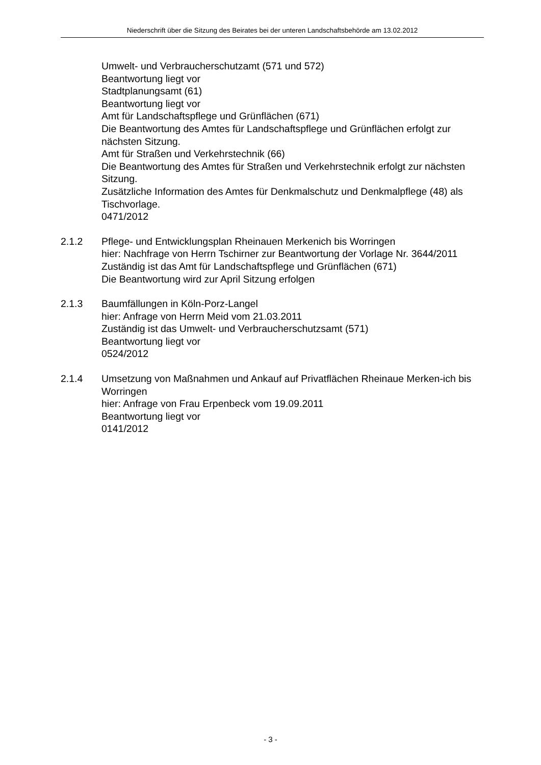Niederschrift über die Sitzung des Beirates bei der unteren Landschaftsbehörde am 13.02.2012
Umwelt- und Verbraucherschutzamt (571 und 572)
Beantwortung liegt vor
Stadtplanungsamt (61)
Beantwortung liegt vor
Amt für Landschaftspflege und Grünflächen (671)
Die Beantwortung des Amtes für Landschaftspflege und Grünflächen erfolgt zur nächsten Sitzung.
Amt für Straßen und Verkehrstechnik (66)
Die Beantwortung des Amtes für Straßen und Verkehrstechnik erfolgt zur nächsten Sitzung.
Zusätzliche Information des Amtes für Denkmalschutz und Denkmalpflege (48) als Tischvorlage.
0471/2012
2.1.2 Pflege- und Entwicklungsplan Rheinauen Merkenich bis Worringen
hier: Nachfrage von Herrn Tschirner zur Beantwortung der Vorlage Nr. 3644/2011
Zuständig ist das Amt für Landschaftspflege und Grünflächen (671)
Die Beantwortung wird zur April Sitzung erfolgen
2.1.3 Baumfällungen in Köln-Porz-Langel
hier: Anfrage von Herrn Meid vom 21.03.2011
Zuständig ist das Umwelt- und Verbraucherschutzsamt (571)
Beantwortung liegt vor
0524/2012
2.1.4 Umsetzung von Maßnahmen und Ankauf auf Privatflächen Rheinaue Merken-ich bis Worringen
hier: Anfrage von Frau Erpenbeck vom 19.09.2011
Beantwortung liegt vor
0141/2012
- 3 -